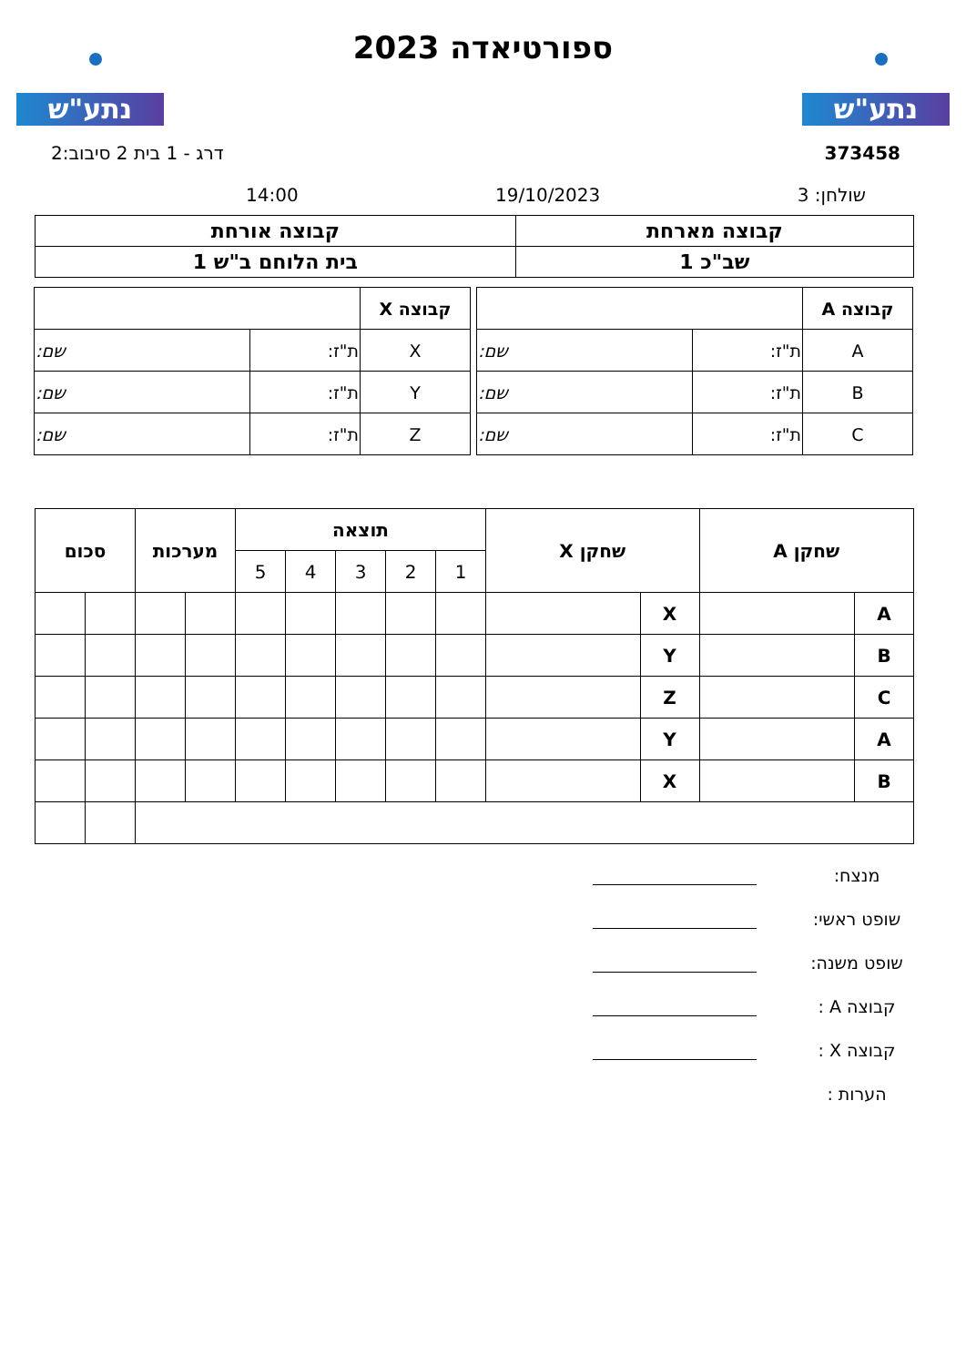נתע"ש נתע"ש
ספורטיאדה 2023
373458 דרג - 1 בית 2 סיבוב:2
שולחן: 3 19/10/2023 14:00
| קבוצה מארחת | קבוצה אורחת |
| שב"כ 1 | בית הלוחם ב"ש 1 |
| קבוצה A | | |
| A | ת"ז: | שם: |
| B | ת"ז: | שם: |
| C | ת"ז: | שם: |
| קבוצה X | | |
| X | ת"ז: | שם: |
| Y | ת"ז: | שם: |
| Z | ת"ז: | שם: |
| שחקן A | | שחקן X | | תוצאה | | | | | מערכות | | סכום | |
| --- | --- | --- | --- | --- | --- | --- | --- | --- | --- | --- | --- | --- |
| | | | | 1 | 2 | 3 | 4 | 5 | | | | |
| A | | X | | | | | | | | | | |
| B | | Y | | | | | | | | | | |
| C | | Z | | | | | | | | | | |
| A | | Y | | | | | | | | | | |
| B | | X | | | | | | | | | | |
מנצח:
שופט ראשי:
שופט משנה:
קבוצה A :
קבוצה X :
הערות :